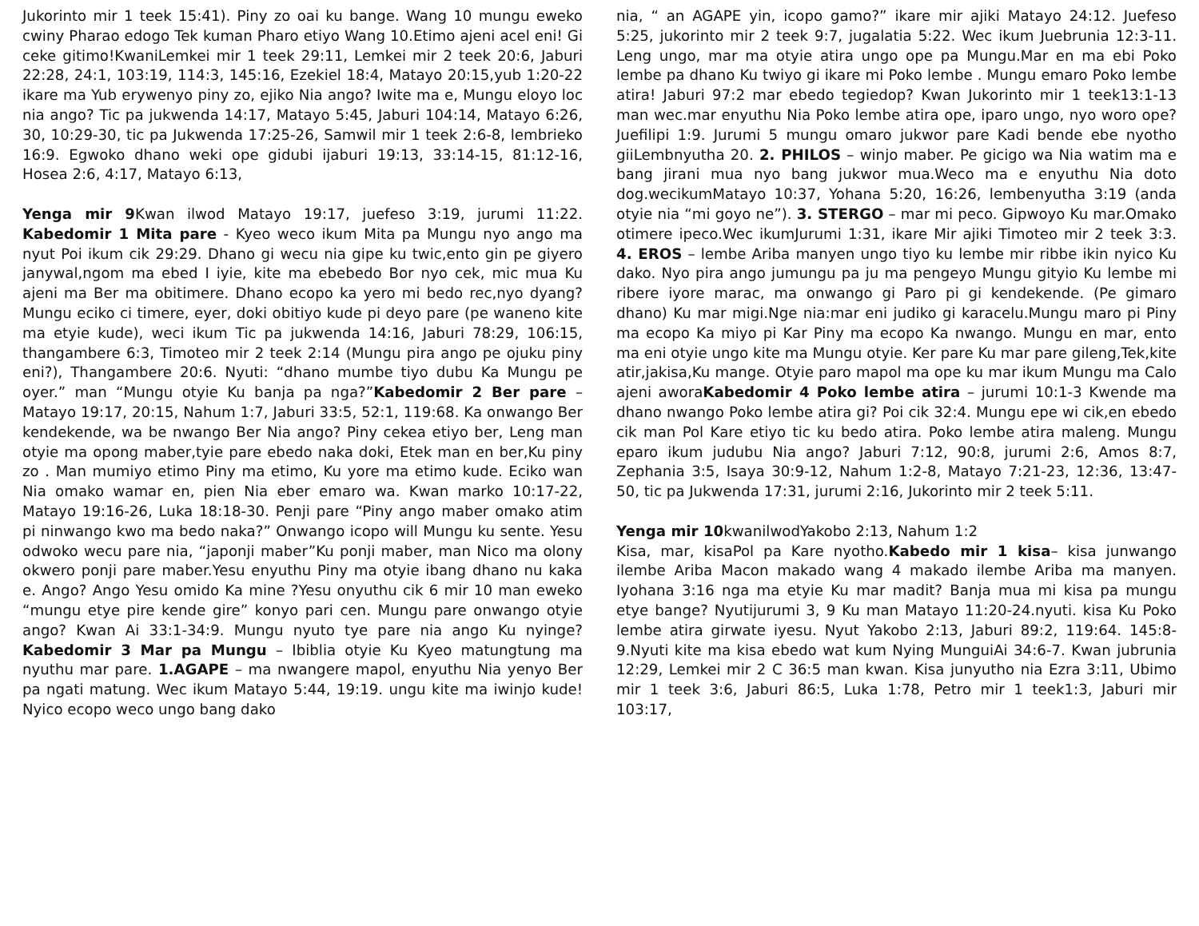Jukorinto mir 1 teek 15:41). Piny zo oai ku bange. Wang 10 mungu eweko cwiny Pharao edogo Tek kuman Pharo etiyo Wang 10.Etimo ajeni acel eni! Gi ceke gitimo!KwaniLemkei mir 1 teek 29:11, Lemkei mir 2 teek 20:6, Jaburi 22:28, 24:1, 103:19, 114:3, 145:16, Ezekiel 18:4, Matayo 20:15,yub 1:20-22 ikare ma Yub erywenyo piny zo, ejiko Nia ango? Iwite ma e, Mungu eloyo loc nia ango? Tic pa jukwenda 14:17, Matayo 5:45, Jaburi 104:14, Matayo 6:26, 30, 10:29-30, tic pa Jukwenda 17:25-26, Samwil mir 1 teek 2:6-8, lembrieko 16:9. Egwoko dhano weki ope gidubi ijaburi 19:13, 33:14-15, 81:12-16, Hosea 2:6, 4:17, Matayo 6:13,
Yenga mir 9 Kwan ilwod Matayo 19:17, juefeso 3:19, jurumi 11:22. Kabedomir 1 Mita pare - Kyeo weco ikum Mita pa Mungu nyo ango ma nyut Poi ikum cik 29:29. Dhano gi wecu nia gipe ku twic,ento gin pe giyero janywal,ngom ma ebed I iyie, kite ma ebebedo Bor nyo cek, mic mua Ku ajeni ma Ber ma obitimere. Dhano ecopo ka yero mi bedo rec,nyo dyang? Mungu eciko ci timere, eyer, doki obitiyo kude pi deyo pare (pe waneno kite ma etyie kude), weci ikum Tic pa jukwenda 14:16, Jaburi 78:29, 106:15, thangambere 6:3, Timoteo mir 2 teek 2:14 (Mungu pira ango pe ojuku piny eni?), Thangambere 20:6. Nyuti: “dhano mumbe tiyo dubu Ka Mungu pe oyer.” man “Mungu otyie Ku banja pa nga?”Kabedomir 2 Ber pare – Matayo 19:17, 20:15, Nahum 1:7, Jaburi 33:5, 52:1, 119:68. Ka onwango Ber kendekende, wa be nwango Ber Nia ango? Piny cekea etiyo ber, Leng man otyie ma opong maber,tyie pare ebedo naka doki, Etek man en ber,Ku piny zo . Man mumiyo etimo Piny ma etimo, Ku yore ma etimo kude. Eciko wan Nia omako wamar en, pien Nia eber emaro wa. Kwan marko 10:17-22, Matayo 19:16-26, Luka 18:18-30. Penji pare “Piny ango maber omako atim pi ninwango kwo ma bedo naka?” Onwango icopo will Mungu ku sente. Yesu odwoko wecu pare nia, “japonji maber”Ku ponji maber, man Nico ma olony okwero ponji pare maber.Yesu enyuthu Piny ma otyie ibang dhano nu kaka e. Ango? Ango Yesu omido Ka mine ?Yesu onyuthu cik 6 mir 10 man eweko “mungu etye pire kende gire” konyo pari cen. Mungu pare onwango otyie ango? Kwan Ai 33:1-34:9. Mungu nyuto tye pare nia ango Ku nyinge?Kabedomir 3 Mar pa Mungu – Ibiblia otyie Ku Kyeo matungtung ma nyuthu mar pare. 1.AGAPE – ma nwangere mapol, enyuthu Nia yenyo Ber pa ngati matung. Wec ikum Matayo 5:44, 19:19. ungu kite ma iwinjo kude! Nyico ecopo weco ungo bang dako
nia, “ an AGAPE yin, icopo gamo?” ikare mir ajiki Matayo 24:12. Juefeso 5:25, jukorinto mir 2 teek 9:7, jugalatia 5:22. Wec ikum Juebrunia 12:3-11. Leng ungo, mar ma otyie atira ungo ope pa Mungu.Mar en ma ebi Poko lembe pa dhano Ku twiyo gi ikare mi Poko lembe . Mungu emaro Poko lembe atira! Jaburi 97:2 mar ebedo tegiedop? Kwan Jukorinto mir 1 teek13:1-13 man wec.mar enyuthu Nia Poko lembe atira ope, iparo ungo, nyo woro ope? Juefilipi 1:9. Jurumi 5 mungu omaro jukwor pare Kadi bende ebe nyotho giiLembnyutha 20. 2. PHILOS – winjo maber. Pe gicigo wa Nia watim ma e bang jirani mua nyo bang jukwor mua.Weco ma e enyuthu Nia doto dog.wecikumMatayo 10:37, Yohana 5:20, 16:26, lembenyutha 3:19 (anda otyie nia “mi goyo ne”). 3. STERGO – mar mi peco. Gipwoyo Ku mar.Omako otimere ipeco.Wec ikumJurumi 1:31, ikare Mir ajiki Timoteo mir 2 teek 3:3. 4. EROS – lembe Ariba manyen ungo tiyo ku lembe mir ribbe ikin nyico Ku dako. Nyo pira ango jumungu pa ju ma pengeyo Mungu gityio Ku lembe mi ribere iyore marac, ma onwango gi Paro pi gi kendekende. (Pe gimaro dhano) Ku mar migi.Nge nia:mar eni judiko gi karacelu.Mungu maro pi Piny ma ecopo Ka miyo pi Kar Piny ma ecopo Ka nwango. Mungu en mar, ento ma eni otyie ungo kite ma Mungu otyie. Ker pare Ku mar pare gileng,Tek,kite atir,jakisa,Ku mange. Otyie paro mapol ma ope ku mar ikum Mungu ma Calo ajeni aworaKabedomir 4 Poko lembe atira – jurumi 10:1-3 Kwende ma dhano nwango Poko lembe atira gi? Poi cik 32:4. Mungu epe wi cik,en ebedo cik man Pol Kare etiyo tic ku bedo atira. Poko lembe atira maleng. Mungu eparo ikum judubu Nia ango? Jaburi 7:12, 90:8, jurumi 2:6, Amos 8:7, Zephania 3:5, Isaya 30:9-12, Nahum 1:2-8, Matayo 7:21-23, 12:36, 13:47-50, tic pa Jukwenda 17:31, jurumi 2:16, Jukorinto mir 2 teek 5:11.
Yenga mir 10kwanilwodYakobo 2:13, Nahum 1:2
Kisa, mar, kisaPol pa Kare nyotho.Kabedo mir 1 kisa– kisa junwango ilembe Ariba Macon makado wang 4 makado ilembe Ariba ma manyen. Iyohana 3:16 nga ma etyie Ku mar madit? Banja mua mi kisa pa mungu etye bange? Nyutijurumi 3, 9 Ku man Matayo 11:20-24.nyuti. kisa Ku Poko lembe atira girwate iyesu. Nyut Yakobo 2:13, Jaburi 89:2, 119:64. 145:8-9.Nyuti kite ma kisa ebedo wat kum Nying MunguiAi 34:6-7. Kwan jubrunia 12:29, Lemkei mir 2 C 36:5 man kwan. Kisa junyutho nia Ezra 3:11, Ubimo mir 1 teek 3:6, Jaburi 86:5, Luka 1:78, Petro mir 1 teek1:3, Jaburi mir 103:17,